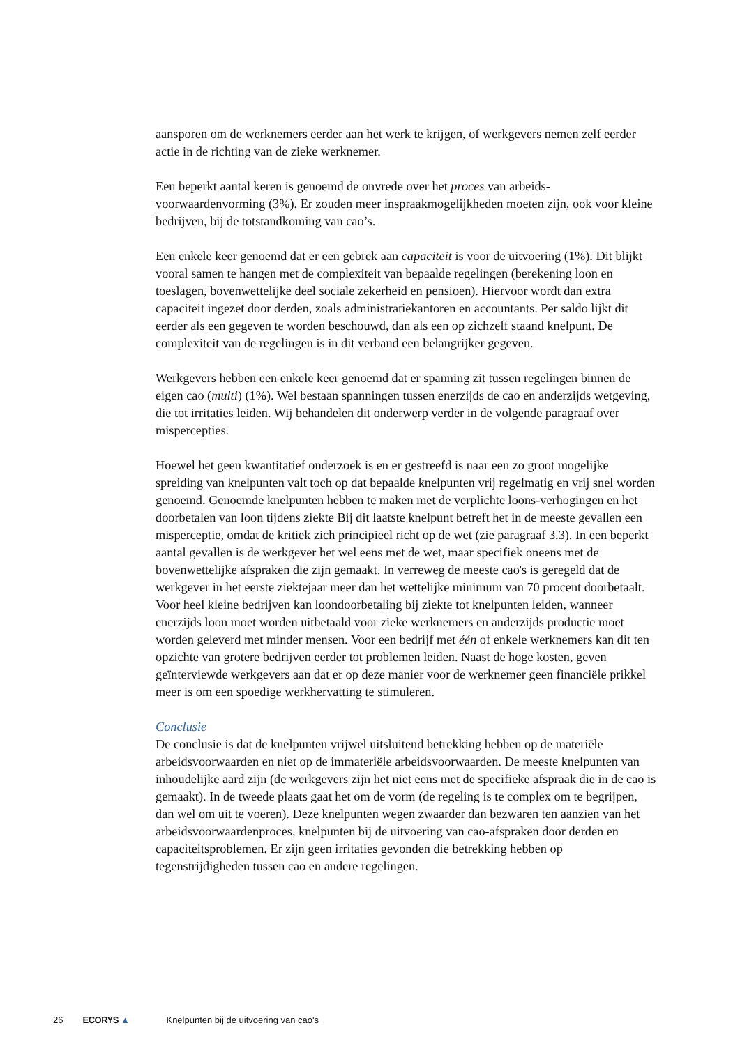aansporen om de werknemers eerder aan het werk te krijgen, of werkgevers nemen zelf eerder actie in de richting van de zieke werknemer.
Een beperkt aantal keren is genoemd de onvrede over het proces van arbeids-voorwaardenvorming (3%). Er zouden meer inspraakmogelijkheden moeten zijn, ook voor kleine bedrijven, bij de totstandkoming van cao’s.
Een enkele keer genoemd dat er een gebrek aan capaciteit is voor de uitvoering (1%). Dit blijkt vooral samen te hangen met de complexiteit van bepaalde regelingen (berekening loon en toeslagen, bovenwettelijke deel sociale zekerheid en pensioen). Hiervoor wordt dan extra capaciteit ingezet door derden, zoals administratiekantoren en accountants. Per saldo lijkt dit eerder als een gegeven te worden beschouwd, dan als een op zichzelf staand knelpunt. De complexiteit van de regelingen is in dit verband een belangrijker gegeven.
Werkgevers hebben een enkele keer genoemd dat er spanning zit tussen regelingen binnen de eigen cao (multi) (1%). Wel bestaan spanningen tussen enerzijds de cao en anderzijds wetgeving, die tot irritaties leiden. Wij behandelen dit onderwerp verder in de volgende paragraaf over mispercepties.
Hoewel het geen kwantitatief onderzoek is en er gestreefd is naar een zo groot mogelijke spreiding van knelpunten valt toch op dat bepaalde knelpunten vrij regelmatig en vrij snel worden genoemd. Genoemde knelpunten hebben te maken met de verplichte loons-verhogingen en het doorbetalen van loon tijdens ziekte Bij dit laatste knelpunt betreft het in de meeste gevallen een misperceptie, omdat de kritiek zich principieel richt op de wet (zie paragraaf 3.3). In een beperkt aantal gevallen is de werkgever het wel eens met de wet, maar specifiek oneens met de bovenwettelijke afspraken die zijn gemaakt. In verreweg de meeste cao's is geregeld dat de werkgever in het eerste ziektejaar meer dan het wettelijke minimum van 70 procent doorbetaalt. Voor heel kleine bedrijven kan loondoorbetaling bij ziekte tot knelpunten leiden, wanneer enerzijds loon moet worden uitbetaald voor zieke werknemers en anderzijds productie moet worden geleverd met minder mensen. Voor een bedrijf met één of enkele werknemers kan dit ten opzichte van grotere bedrijven eerder tot problemen leiden. Naast de hoge kosten, geven geïnterviewde werkgevers aan dat er op deze manier voor de werknemer geen financiële prikkel meer is om een spoedige werkhervatting te stimuleren.
Conclusie
De conclusie is dat de knelpunten vrijwel uitsluitend betrekking hebben op de materiële arbeidsvoorwaarden en niet op de immateriële arbeidsvoorwaarden. De meeste knelpunten van inhoudelijke aard zijn (de werkgevers zijn het niet eens met de specifieke afspraak die in de cao is gemaakt). In de tweede plaats gaat het om de vorm (de regeling is te complex om te begrijpen, dan wel om uit te voeren). Deze knelpunten wegen zwaarder dan bezwaren ten aanzien van het arbeidsvoorwaardenproces, knelpunten bij de uitvoering van cao-afspraken door derden en capaciteitsproblemen. Er zijn geen irritaties gevonden die betrekking hebben op tegenstrijdigheden tussen cao en andere regelingen.
26 ECORYS ▲ Knelpunten bij de uitvoering van cao's